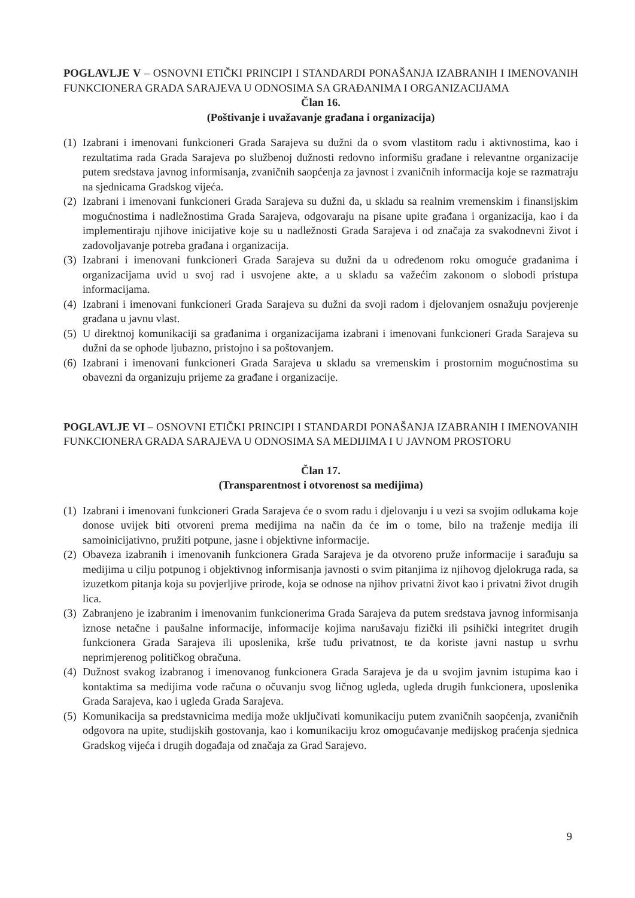POGLAVLJE V – OSNOVNI ETIČKI PRINCIPI I STANDARDI PONAŠANJA IZABRANIH I IMENOVANIH FUNKCIONERA GRADA SARAJEVA U ODNOSIMA SA GRAĐANIMA I ORGANIZACIJAMA
Član 16.
(Poštivanje i uvažavanje građana i organizacija)
(1) Izabrani i imenovani funkcioneri Grada Sarajeva su dužni da o svom vlastitom radu i aktivnostima, kao i rezultatima rada Grada Sarajeva po službenoj dužnosti redovno informišu građane i relevantne organizacije putem sredstava javnog informisanja, zvaničnih saopćenja za javnost i zvaničnih informacija koje se razmatraju na sjednicama Gradskog vijeća.
(2) Izabrani i imenovani funkcioneri Grada Sarajeva su dužni da, u skladu sa realnim vremenskim i finansijskim mogućnostima i nadležnostima Grada Sarajeva, odgovaraju na pisane upite građana i organizacija, kao i da implementiraju njihove inicijative koje su u nadležnosti Grada Sarajeva i od značaja za svakodnevni život i zadovoljavanje potreba građana i organizacija.
(3) Izabrani i imenovani funkcioneri Grada Sarajeva su dužni da u određenom roku omoguće građanima i organizacijama uvid u svoj rad i usvojene akte, a u skladu sa važećim zakonom o slobodi pristupa informacijama.
(4) Izabrani i imenovani funkcioneri Grada Sarajeva su dužni da svoji radom i djelovanjem osnažuju povjerenje građana u javnu vlast.
(5) U direktnoj komunikaciji sa građanima i organizacijama izabrani i imenovani funkcioneri Grada Sarajeva su dužni da se ophode ljubazno, pristojno i sa poštovanjem.
(6) Izabrani i imenovani funkcioneri Grada Sarajeva u skladu sa vremenskim i prostornim mogućnostima su obavezni da organizuju prijeme za građane i organizacije.
POGLAVLJE VI – OSNOVNI ETIČKI PRINCIPI I STANDARDI PONAŠANJA IZABRANIH I IMENOVANIH FUNKCIONERA GRADA SARAJEVA U ODNOSIMA SA MEDIJIMA I U JAVNOM PROSTORU
Član 17.
(Transparentnost i otvorenost sa medijima)
(1) Izabrani i imenovani funkcioneri Grada Sarajeva će o svom radu i djelovanju i u vezi sa svojim odlukama koje donose uvijek biti otvoreni prema medijima na način da će im o tome, bilo na traženje medija ili samoinicijativno, pružiti potpune, jasne i objektivne informacije.
(2) Obaveza izabranih i imenovanih funkcionera Grada Sarajeva je da otvoreno pruže informacije i sarađuju sa medijima u cilju potpunog i objektivnog informisanja javnosti o svim pitanjima iz njihovog djelokruga rada, sa izuzetkom pitanja koja su povjerljive prirode, koja se odnose na njihov privatni život kao i privatni život drugih lica.
(3) Zabranjeno je izabranim i imenovanim funkcionerima Grada Sarajeva da putem sredstava javnog informisanja iznose netačne i paušalne informacije, informacije kojima narušavaju fizički ili psihički integritet drugih funkcionera Grada Sarajeva ili uposlenika, krše tuđu privatnost, te da koriste javni nastup u svrhu neprimjerenog političkog obračuna.
(4) Dužnost svakog izabranog i imenovanog funkcionera Grada Sarajeva je da u svojim javnim istupima kao i kontaktima sa medijima vode računa o očuvanju svog ličnog ugleda, ugleda drugih funkcionera, uposlenika Grada Sarajeva, kao i ugleda Grada Sarajeva.
(5) Komunikacija sa predstavnicima medija može uključivati komunikaciju putem zvaničnih saopćenja, zvaničnih odgovora na upite, studijskih gostovanja, kao i komunikaciju kroz omogućavanje medijskog praćenja sjednica Gradskog vijeća i drugih događaja od značaja za Grad Sarajevo.
9